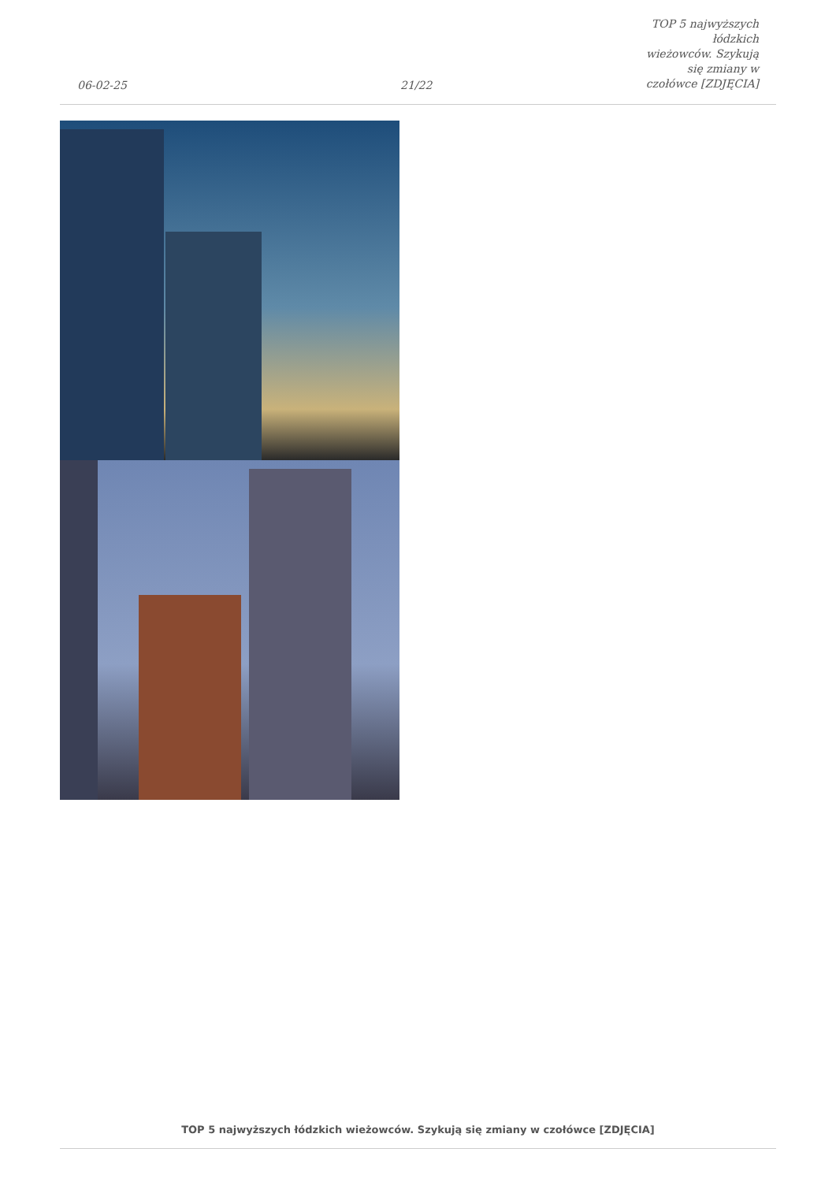06-02-25
21/22
TOP 5 najwyższych łódzkich
wieżowców. Szykują się zmiany w
czołówce [ZDJĘCIA]
TOP 5 najwyższych łódzkich wieżowców. Szykują się zmiany w czołówce [ZDJĘCIA]